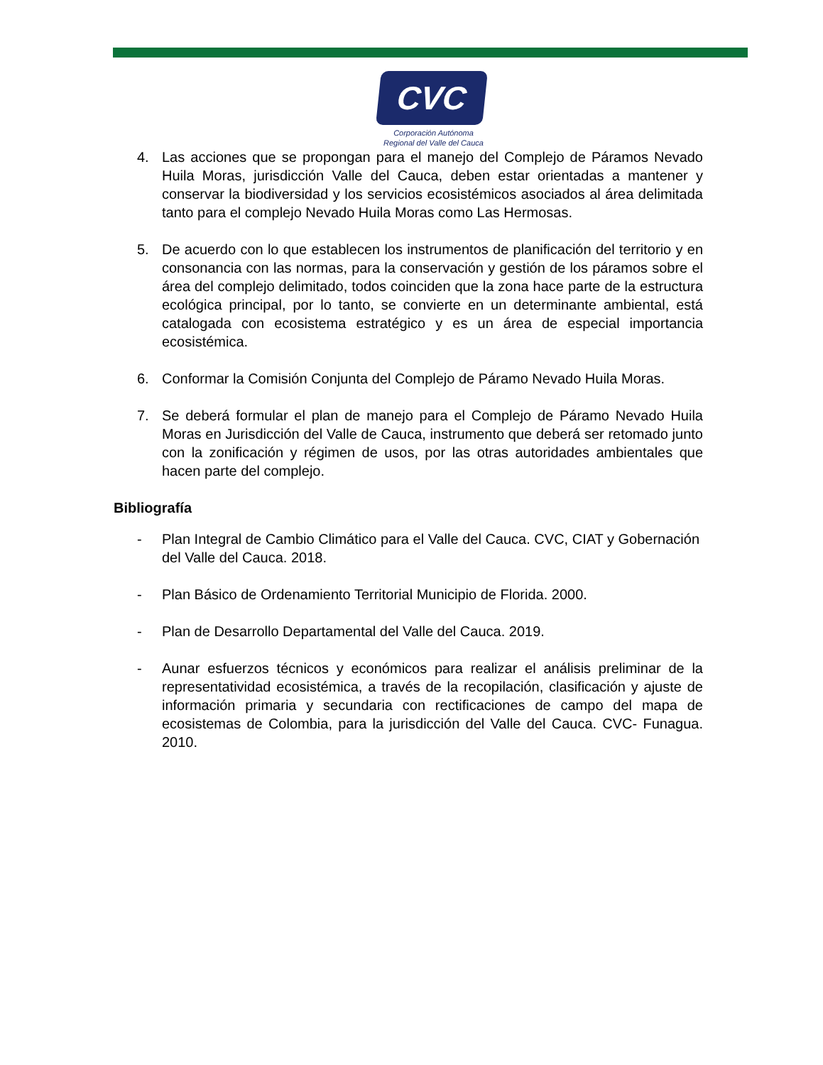CVC
Corporación Autónoma
Regional del Valle del Cauca
4. Las acciones que se propongan para el manejo del Complejo de Páramos Nevado Huila Moras, jurisdicción Valle del Cauca, deben estar orientadas a mantener y conservar la biodiversidad y los servicios ecosistémicos asociados al área delimitada tanto para el complejo Nevado Huila Moras como Las Hermosas.
5. De acuerdo con lo que establecen los instrumentos de planificación del territorio y en consonancia con las normas, para la conservación y gestión de los páramos sobre el área del complejo delimitado, todos coinciden que la zona hace parte de la estructura ecológica principal, por lo tanto, se convierte en un determinante ambiental, está catalogada con ecosistema estratégico y es un área de especial importancia ecosistémica.
6. Conformar la Comisión Conjunta del Complejo de Páramo Nevado Huila Moras.
7. Se deberá formular el plan de manejo para el Complejo de Páramo Nevado Huila Moras en Jurisdicción del Valle de Cauca, instrumento que deberá ser retomado junto con la zonificación y régimen de usos, por las otras autoridades ambientales que hacen parte del complejo.
Bibliografía
- Plan Integral de Cambio Climático para el Valle del Cauca. CVC, CIAT y Gobernación del Valle del Cauca. 2018.
- Plan Básico de Ordenamiento Territorial Municipio de Florida. 2000.
- Plan de Desarrollo Departamental del Valle del Cauca. 2019.
- Aunar esfuerzos técnicos y económicos para realizar el análisis preliminar de la representatividad ecosistémica, a través de la recopilación, clasificación y ajuste de información primaria y secundaria con rectificaciones de campo del mapa de ecosistemas de Colombia, para la jurisdicción del Valle del Cauca. CVC- Funagua. 2010.